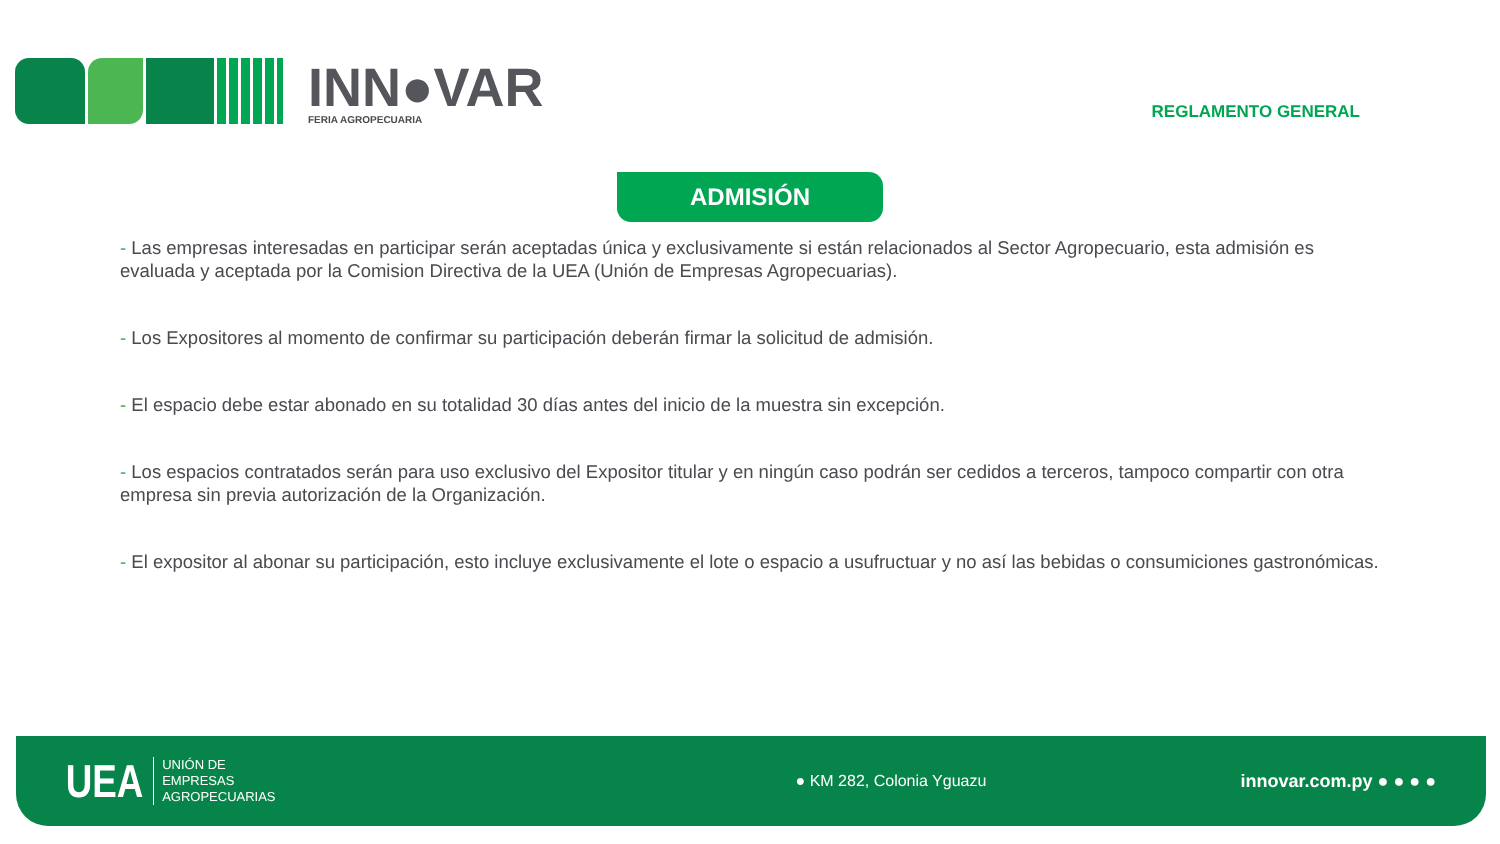INN●VAR
FERIA AGROPECUARIA
REGLAMENTO GENERAL
ADMISIÓN
- Las empresas interesadas en participar serán aceptadas única y exclusivamente si están relacionados al Sector Agropecuario, esta admisión es evaluada y aceptada por la Comision Directiva de la UEA (Unión de Empresas Agropecuarias).
- Los Expositores al momento de confirmar su participación deberán firmar la solicitud de admisión.
- El espacio debe estar abonado en su totalidad 30 días antes del inicio de la muestra sin excepción.
- Los espacios contratados serán para uso exclusivo del Expositor titular y en ningún caso podrán ser cedidos a terceros, tampoco compartir con otra empresa sin previa autorización de la Organización.
- El expositor al abonar su participación, esto incluye exclusivamente el lote o espacio a usufructuar y no así las bebidas o consumiciones gastronómicas.
UEA
UNIÓN DE
EMPRESAS
AGROPECUARIAS
● KM 282, Colonia Yguazu innovar.com.py ● ● ● ●